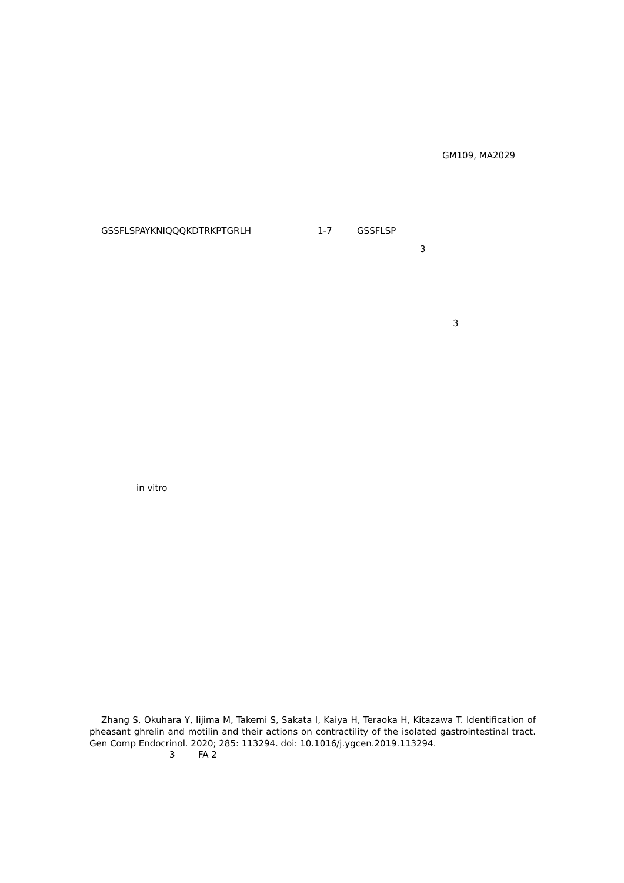GM109, MA2029
GSSFLSPAYKNIQQQKDTRKPTGRLH 1-7 GSSFLSP
3
3
in vitro
Zhang S, Okuhara Y, Iijima M, Takemi S, Sakata I, Kaiya H, Teraoka H, Kitazawa T. Identification of pheasant ghrelin and motilin and their actions on contractility of the isolated gastrointestinal tract. Gen Comp Endocrinol. 2020; 285: 113294. doi: 10.1016/j.ygcen.2019.113294.
3 FA 2